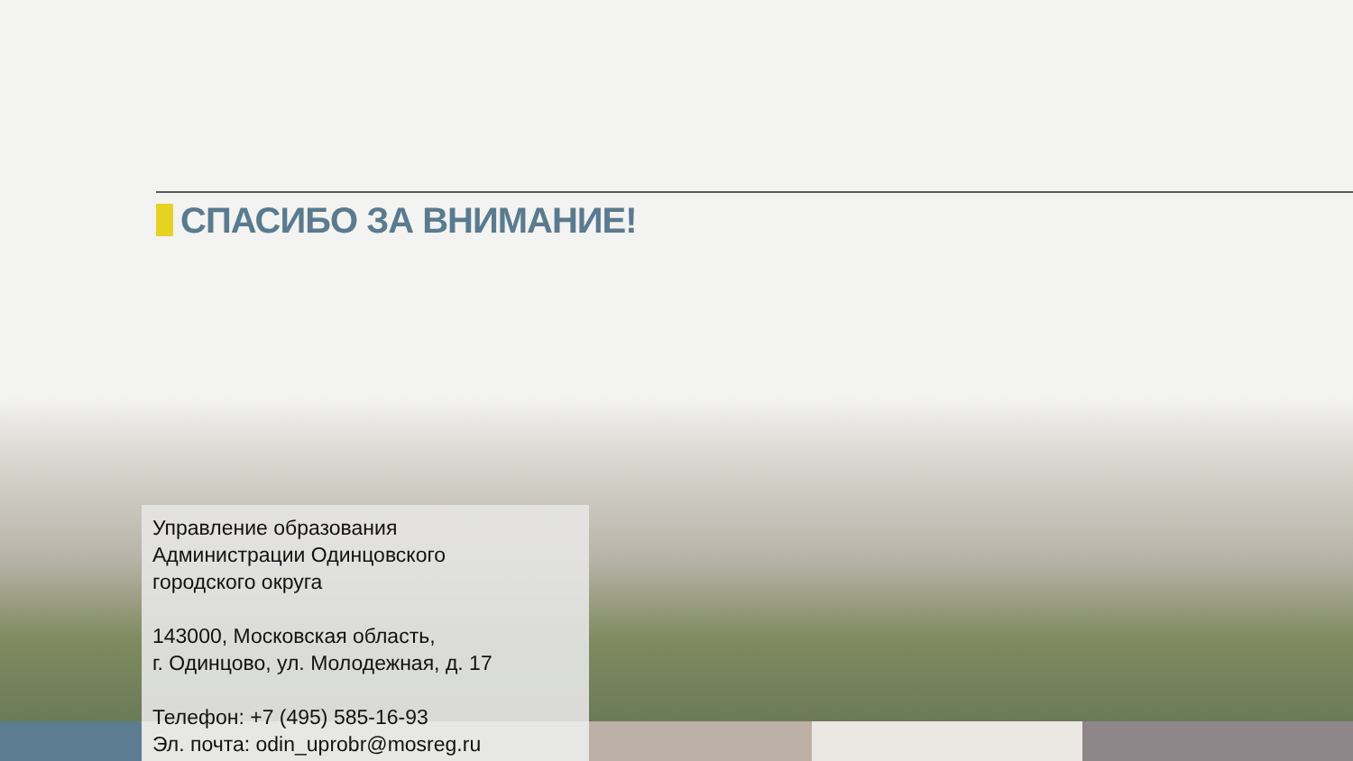СПАСИБО ЗА ВНИМАНИЕ!
Управление образования
Администрации Одинцовского
городского округа
143000, Московская область,
г. Одинцово, ул. Молодежная, д. 17
Телефон: +7 (495) 585-16-93
Эл. почта: odin_uprobr@mosreg.ru